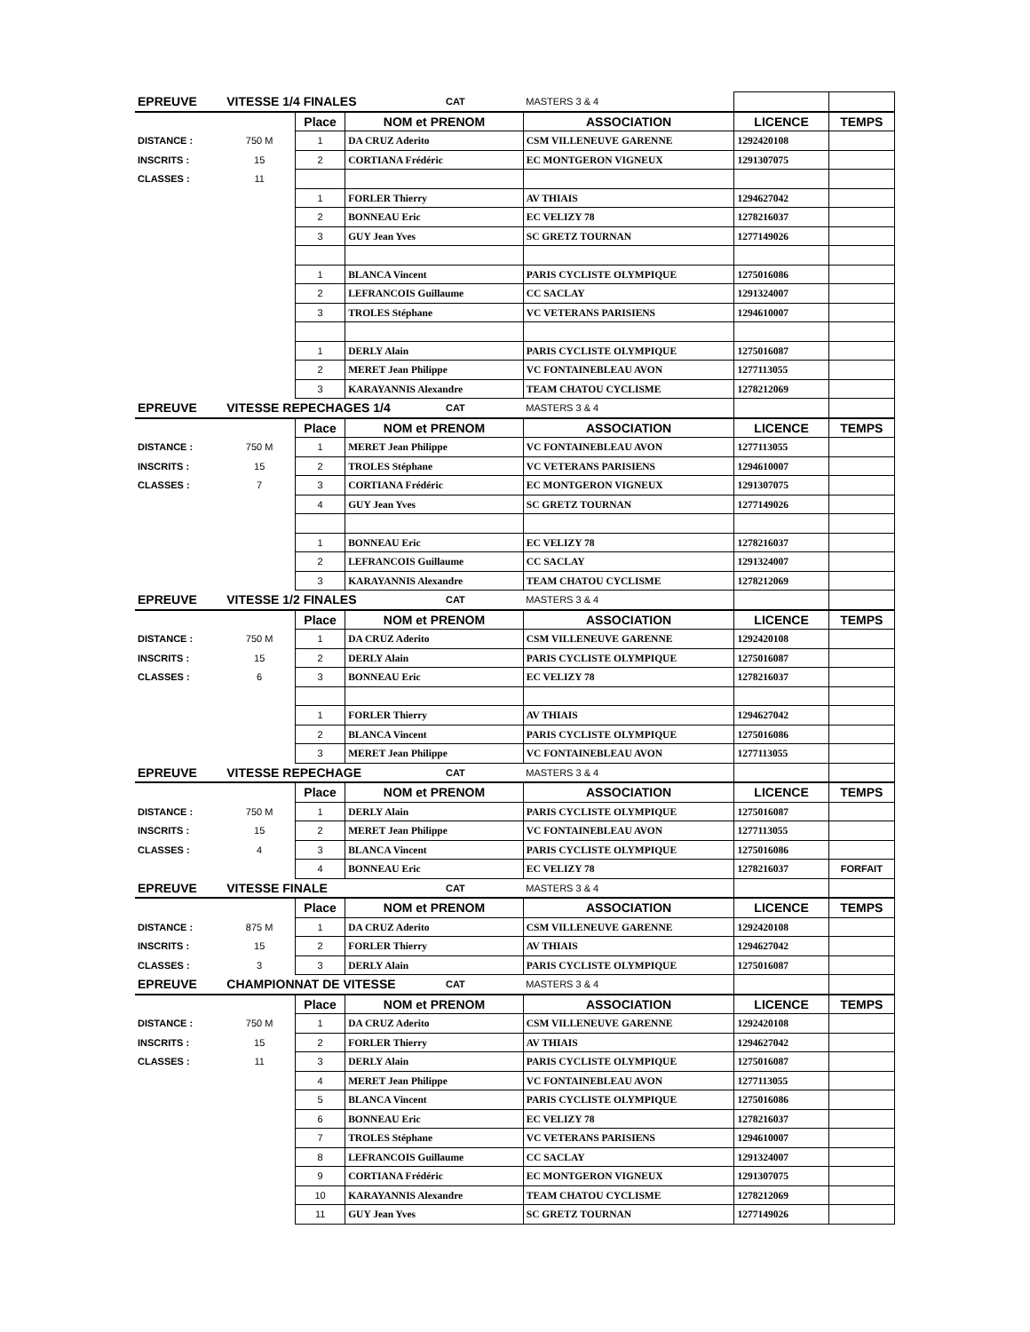| EPREUVE | VITESSE 1/4 FINALES | | | CAT | MASTERS 3 & 4 | | |
| | | Place | NOM et PRENOM | | ASSOCIATION | LICENCE | TEMPS |
| DISTANCE : | 750 M | 1 | DA CRUZ Aderito | | CSM VILLENEUVE GARENNE | 1292420108 | |
| INSCRITS : | 15 | 2 | CORTIANA Frédéric | | EC MONTGERON VIGNEUX | 1291307075 | |
| CLASSES : | 11 | | | | | | |
| | | 1 | FORLER Thierry | | AV THIAIS | 1294627042 | |
| | | 2 | BONNEAU Eric | | EC VELIZY 78 | 1278216037 | |
| | | 3 | GUY Jean Yves | | SC GRETZ TOURNAN | 1277149026 | |
| | | 1 | BLANCA Vincent | | PARIS CYCLISTE OLYMPIQUE | 1275016086 | |
| | | 2 | LEFRANCOIS Guillaume | | CC SACLAY | 1291324007 | |
| | | 3 | TROLES Stéphane | | VC VETERANS PARISIENS | 1294610007 | |
| | | 1 | DERLY Alain | | PARIS CYCLISTE OLYMPIQUE | 1275016087 | |
| | | 2 | MERET Jean Philippe | | VC FONTAINEBLEAU AVON | 1277113055 | |
| | | 3 | KARAYANNIS Alexandre | | TEAM CHATOU CYCLISME | 1278212069 | |
| EPREUVE | VITESSE REPECHAGES 1/4 | | | CAT | MASTERS 3 & 4 | | |
| | | Place | NOM et PRENOM | | ASSOCIATION | LICENCE | TEMPS |
| DISTANCE : | 750 M | 1 | MERET Jean Philippe | | VC FONTAINEBLEAU AVON | 1277113055 | |
| INSCRITS : | 15 | 2 | TROLES Stéphane | | VC VETERANS PARISIENS | 1294610007 | |
| CLASSES : | 7 | 3 | CORTIANA Frédéric | | EC MONTGERON VIGNEUX | 1291307075 | |
| | | 4 | GUY Jean Yves | | SC GRETZ TOURNAN | 1277149026 | |
| | | 1 | BONNEAU Eric | | EC VELIZY 78 | 1278216037 | |
| | | 2 | LEFRANCOIS Guillaume | | CC SACLAY | 1291324007 | |
| | | 3 | KARAYANNIS Alexandre | | TEAM CHATOU CYCLISME | 1278212069 | |
| EPREUVE | VITESSE 1/2 FINALES | | | CAT | MASTERS 3 & 4 | | |
| | | Place | NOM et PRENOM | | ASSOCIATION | LICENCE | TEMPS |
| DISTANCE : | 750 M | 1 | DA CRUZ Aderito | | CSM VILLENEUVE GARENNE | 1292420108 | |
| INSCRITS : | 15 | 2 | DERLY Alain | | PARIS CYCLISTE OLYMPIQUE | 1275016087 | |
| CLASSES : | 6 | 3 | BONNEAU Eric | | EC VELIZY 78 | 1278216037 | |
| | | 1 | FORLER Thierry | | AV THIAIS | 1294627042 | |
| | | 2 | BLANCA Vincent | | PARIS CYCLISTE OLYMPIQUE | 1275016086 | |
| | | 3 | MERET Jean Philippe | | VC FONTAINEBLEAU AVON | 1277113055 | |
| EPREUVE | VITESSE REPECHAGE | | | CAT | MASTERS 3 & 4 | | |
| | | Place | NOM et PRENOM | | ASSOCIATION | LICENCE | TEMPS |
| DISTANCE : | 750 M | 1 | DERLY Alain | | PARIS CYCLISTE OLYMPIQUE | 1275016087 | |
| INSCRITS : | 15 | 2 | MERET Jean Philippe | | VC FONTAINEBLEAU AVON | 1277113055 | |
| CLASSES : | 4 | 3 | BLANCA Vincent | | PARIS CYCLISTE OLYMPIQUE | 1275016086 | |
| | | 4 | BONNEAU Eric | | EC VELIZY 78 | 1278216037 | FORFAIT |
| EPREUVE | VITESSE FINALE | | | CAT | MASTERS 3 & 4 | | |
| | | Place | NOM et PRENOM | | ASSOCIATION | LICENCE | TEMPS |
| DISTANCE : | 875 M | 1 | DA CRUZ Aderito | | CSM VILLENEUVE GARENNE | 1292420108 | |
| INSCRITS : | 15 | 2 | FORLER Thierry | | AV THIAIS | 1294627042 | |
| CLASSES : | 3 | 3 | DERLY Alain | | PARIS CYCLISTE OLYMPIQUE | 1275016087 | |
| EPREUVE | CHAMPIONNAT DE VITESSE | | | CAT | MASTERS 3 & 4 | | |
| | | Place | NOM et PRENOM | | ASSOCIATION | LICENCE | TEMPS |
| DISTANCE : | 750 M | 1 | DA CRUZ Aderito | | CSM VILLENEUVE GARENNE | 1292420108 | |
| INSCRITS : | 15 | 2 | FORLER Thierry | | AV THIAIS | 1294627042 | |
| CLASSES : | 11 | 3 | DERLY Alain | | PARIS CYCLISTE OLYMPIQUE | 1275016087 | |
| | | 4 | MERET Jean Philippe | | VC FONTAINEBLEAU AVON | 1277113055 | |
| | | 5 | BLANCA Vincent | | PARIS CYCLISTE OLYMPIQUE | 1275016086 | |
| | | 6 | BONNEAU Eric | | EC VELIZY 78 | 1278216037 | |
| | | 7 | TROLES Stéphane | | VC VETERANS PARISIENS | 1294610007 | |
| | | 8 | LEFRANCOIS Guillaume | | CC SACLAY | 1291324007 | |
| | | 9 | CORTIANA Frédéric | | EC MONTGERON VIGNEUX | 1291307075 | |
| | | 10 | KARAYANNIS Alexandre | | TEAM CHATOU CYCLISME | 1278212069 | |
| | | 11 | GUY Jean Yves | | SC GRETZ TOURNAN | 1277149026 | |